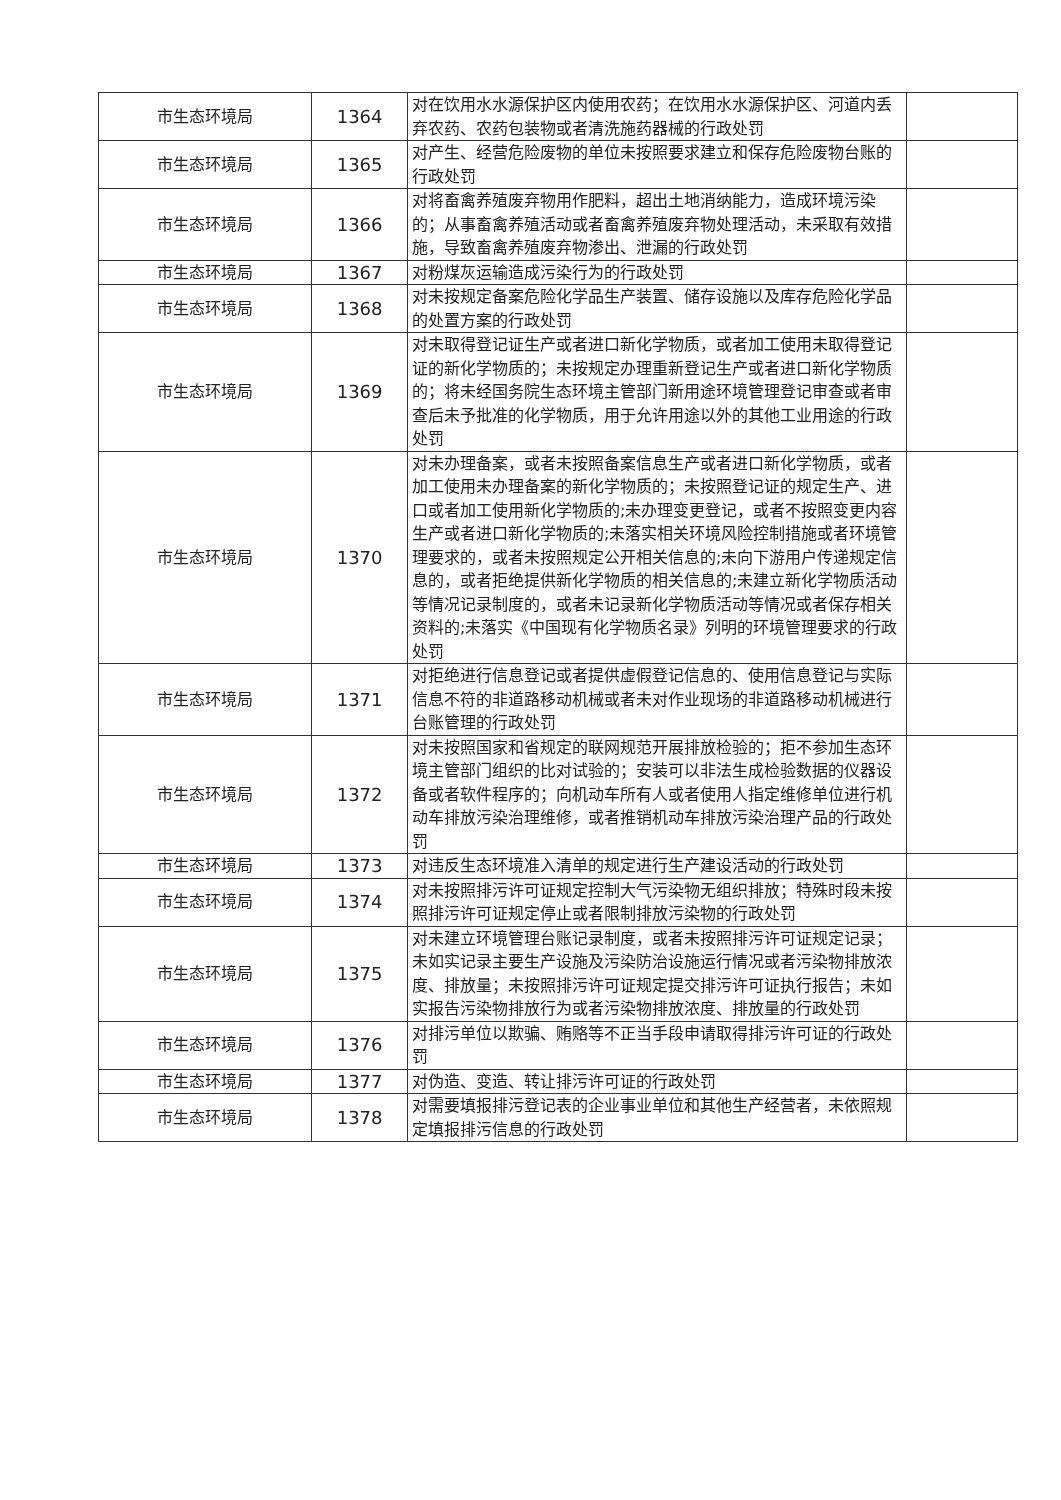| 市生态环境局 | 1364 | 对在饮用水水源保护区内使用农药；在饮用水水源保护区、河道内丢弃农药、农药包装物或者清洗施药器械的行政处罚 | |
| 市生态环境局 | 1365 | 对产生、经营危险废物的单位未按照要求建立和保存危险废物台账的行政处罚 | |
| 市生态环境局 | 1366 | 对将畜禽养殖废弃物用作肥料，超出土地消纳能力，造成环境污染的；从事畜禽养殖活动或者畜禽养殖废弃物处理活动，未采取有效措施，导致畜禽养殖废弃物渗出、泄漏的行政处罚 | |
| 市生态环境局 | 1367 | 对粉煤灰运输造成污染行为的行政处罚 | |
| 市生态环境局 | 1368 | 对未按规定备案危险化学品生产装置、储存设施以及库存危险化学品的处置方案的行政处罚 | |
| 市生态环境局 | 1369 | 对未取得登记证生产或者进口新化学物质，或者加工使用未取得登记证的新化学物质的；未按规定办理重新登记生产或者进口新化学物质的；将未经国务院生态环境主管部门新用途环境管理登记审查或者审查后未予批准的化学物质，用于允许用途以外的其他工业用途的行政处罚 | |
| 市生态环境局 | 1370 | 对未办理备案，或者未按照备案信息生产或者进口新化学物质，或者加工使用未办理备案的新化学物质的；未按照登记证的规定生产、进口或者加工使用新化学物质的;未办理变更登记，或者不按照变更内容生产或者进口新化学物质的;未落实相关环境风险控制措施或者环境管理要求的，或者未按照规定公开相关信息的;未向下游用户传递规定信息的，或者拒绝提供新化学物质的相关信息的;未建立新化学物质活动等情况记录制度的，或者未记录新化学物质活动等情况或者保存相关资料的;未落实《中国现有化学物质名录》列明的环境管理要求的行政处罚 | |
| 市生态环境局 | 1371 | 对拒绝进行信息登记或者提供虚假登记信息的、使用信息登记与实际信息不符的非道路移动机械或者未对作业现场的非道路移动机械进行台账管理的行政处罚 | |
| 市生态环境局 | 1372 | 对未按照国家和省规定的联网规范开展排放检验的；拒不参加生态环境主管部门组织的比对试验的；安装可以非法生成检验数据的仪器设备或者软件程序的；向机动车所有人或者使用人指定维修单位进行机动车排放污染治理维修，或者推销机动车排放污染治理产品的行政处罚 | |
| 市生态环境局 | 1373 | 对违反生态环境准入清单的规定进行生产建设活动的行政处罚 | |
| 市生态环境局 | 1374 | 对未按照排污许可证规定控制大气污染物无组织排放；特殊时段未按照排污许可证规定停止或者限制排放污染物的行政处罚 | |
| 市生态环境局 | 1375 | 对未建立环境管理台账记录制度，或者未按照排污许可证规定记录；未如实记录主要生产设施及污染防治设施运行情况或者污染物排放浓度、排放量；未按照排污许可证规定提交排污许可证执行报告；未如实报告污染物排放行为或者污染物排放浓度、排放量的行政处罚 | |
| 市生态环境局 | 1376 | 对排污单位以欺骗、贿赂等不正当手段申请取得排污许可证的行政处罚 | |
| 市生态环境局 | 1377 | 对伪造、变造、转让排污许可证的行政处罚 | |
| 市生态环境局 | 1378 | 对需要填报排污登记表的企业事业单位和其他生产经营者，未依照规定填报排污信息的行政处罚 | |